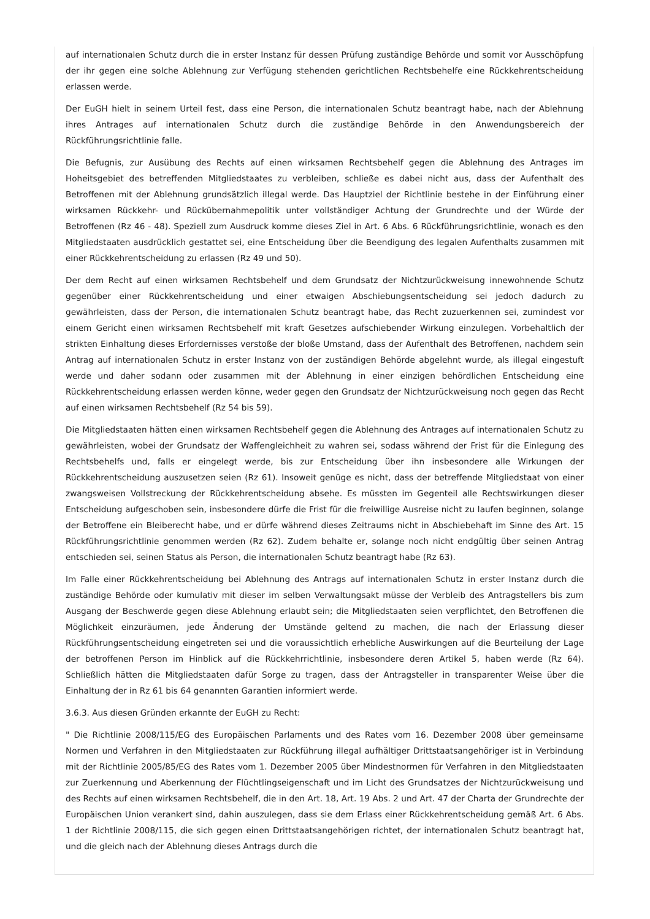auf internationalen Schutz durch die in erster Instanz für dessen Prüfung zuständige Behörde und somit vor Ausschöpfung der ihr gegen eine solche Ablehnung zur Verfügung stehenden gerichtlichen Rechtsbehelfe eine Rückkehrentscheidung erlassen werde.
Der EuGH hielt in seinem Urteil fest, dass eine Person, die internationalen Schutz beantragt habe, nach der Ablehnung ihres Antrages auf internationalen Schutz durch die zuständige Behörde in den Anwendungsbereich der Rückführungsrichtlinie falle.
Die Befugnis, zur Ausübung des Rechts auf einen wirksamen Rechtsbehelf gegen die Ablehnung des Antrages im Hoheitsgebiet des betreffenden Mitgliedstaates zu verbleiben, schließe es dabei nicht aus, dass der Aufenthalt des Betroffenen mit der Ablehnung grundsätzlich illegal werde. Das Hauptziel der Richtlinie bestehe in der Einführung einer wirksamen Rückkehr- und Rückübernahmepolitik unter vollständiger Achtung der Grundrechte und der Würde der Betroffenen (Rz 46 - 48). Speziell zum Ausdruck komme dieses Ziel in Art. 6 Abs. 6 Rückführungsrichtlinie, wonach es den Mitgliedstaaten ausdrücklich gestattet sei, eine Entscheidung über die Beendigung des legalen Aufenthalts zusammen mit einer Rückkehrentscheidung zu erlassen (Rz 49 und 50).
Der dem Recht auf einen wirksamen Rechtsbehelf und dem Grundsatz der Nichtzurückweisung innewohnende Schutz gegenüber einer Rückkehrentscheidung und einer etwaigen Abschiebungsentscheidung sei jedoch dadurch zu gewährleisten, dass der Person, die internationalen Schutz beantragt habe, das Recht zuzuerkennen sei, zumindest vor einem Gericht einen wirksamen Rechtsbehelf mit kraft Gesetzes aufschiebender Wirkung einzulegen. Vorbehaltlich der strikten Einhaltung dieses Erfordernisses verstoße der bloße Umstand, dass der Aufenthalt des Betroffenen, nachdem sein Antrag auf internationalen Schutz in erster Instanz von der zuständigen Behörde abgelehnt wurde, als illegal eingestuft werde und daher sodann oder zusammen mit der Ablehnung in einer einzigen behördlichen Entscheidung eine Rückkehrentscheidung erlassen werden könne, weder gegen den Grundsatz der Nichtzurückweisung noch gegen das Recht auf einen wirksamen Rechtsbehelf (Rz 54 bis 59).
Die Mitgliedstaaten hätten einen wirksamen Rechtsbehelf gegen die Ablehnung des Antrages auf internationalen Schutz zu gewährleisten, wobei der Grundsatz der Waffengleichheit zu wahren sei, sodass während der Frist für die Einlegung des Rechtsbehelfs und, falls er eingelegt werde, bis zur Entscheidung über ihn insbesondere alle Wirkungen der Rückkehrentscheidung auszusetzen seien (Rz 61). Insoweit genüge es nicht, dass der betreffende Mitgliedstaat von einer zwangsweisen Vollstreckung der Rückkehrentscheidung absehe. Es müssten im Gegenteil alle Rechtswirkungen dieser Entscheidung aufgeschoben sein, insbesondere dürfe die Frist für die freiwillige Ausreise nicht zu laufen beginnen, solange der Betroffene ein Bleiberecht habe, und er dürfe während dieses Zeitraums nicht in Abschiebehaft im Sinne des Art. 15 Rückführungsrichtlinie genommen werden (Rz 62). Zudem behalte er, solange noch nicht endgültig über seinen Antrag entschieden sei, seinen Status als Person, die internationalen Schutz beantragt habe (Rz 63).
Im Falle einer Rückkehrentscheidung bei Ablehnung des Antrags auf internationalen Schutz in erster Instanz durch die zuständige Behörde oder kumulativ mit dieser im selben Verwaltungsakt müsse der Verbleib des Antragstellers bis zum Ausgang der Beschwerde gegen diese Ablehnung erlaubt sein; die Mitgliedstaaten seien verpflichtet, den Betroffenen die Möglichkeit einzuräumen, jede Änderung der Umstände geltend zu machen, die nach der Erlassung dieser Rückführungsentscheidung eingetreten sei und die voraussichtlich erhebliche Auswirkungen auf die Beurteilung der Lage der betroffenen Person im Hinblick auf die Rückkehrrichtlinie, insbesondere deren Artikel 5, haben werde (Rz 64). Schließlich hätten die Mitgliedstaaten dafür Sorge zu tragen, dass der Antragsteller in transparenter Weise über die Einhaltung der in Rz 61 bis 64 genannten Garantien informiert werde.
3.6.3. Aus diesen Gründen erkannte der EuGH zu Recht:
" Die Richtlinie 2008/115/EG des Europäischen Parlaments und des Rates vom 16. Dezember 2008 über gemeinsame Normen und Verfahren in den Mitgliedstaaten zur Rückführung illegal aufhältiger Drittstaatsangehöriger ist in Verbindung mit der Richtlinie 2005/85/EG des Rates vom 1. Dezember 2005 über Mindestnormen für Verfahren in den Mitgliedstaaten zur Zuerkennung und Aberkennung der Flüchtlingseigenschaft und im Licht des Grundsatzes der Nichtzurückweisung und des Rechts auf einen wirksamen Rechtsbehelf, die in den Art. 18, Art. 19 Abs. 2 und Art. 47 der Charta der Grundrechte der Europäischen Union verankert sind, dahin auszulegen, dass sie dem Erlass einer Rückkehrentscheidung gemäß Art. 6 Abs. 1 der Richtlinie 2008/115, die sich gegen einen Drittstaatsangehörigen richtet, der internationalen Schutz beantragt hat, und die gleich nach der Ablehnung dieses Antrags durch die